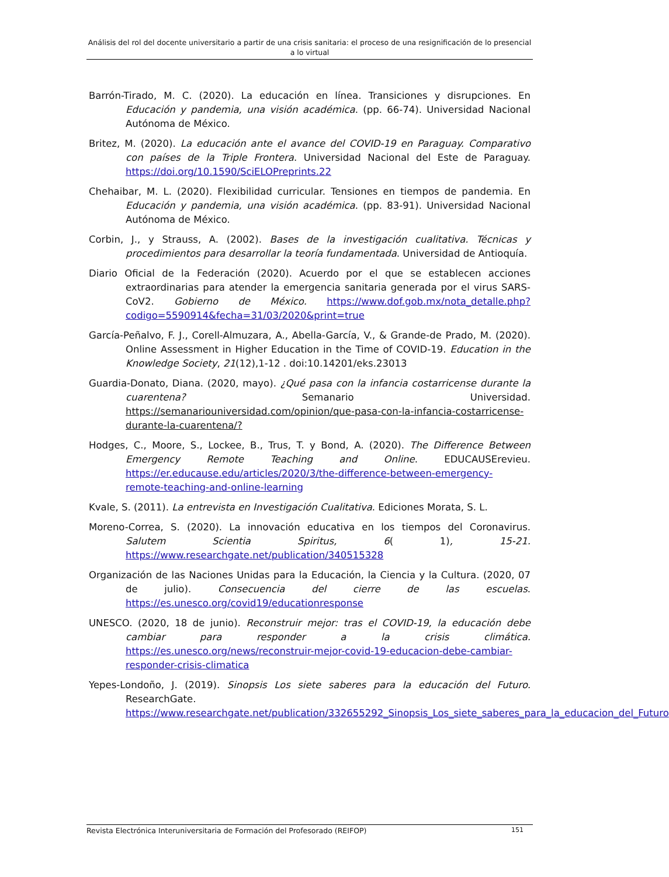Análisis del rol del docente universitario a partir de una crisis sanitaria: el proceso de una resignificación de lo presencial a lo virtual
Barrón-Tirado, M. C. (2020). La educación en línea. Transiciones y disrupciones. En Educación y pandemia, una visión académica. (pp. 66-74). Universidad Nacional Autónoma de México.
Britez, M. (2020). La educación ante el avance del COVID-19 en Paraguay. Comparativo con países de la Triple Frontera. Universidad Nacional del Este de Paraguay. https://doi.org/10.1590/SciELOPreprints.22
Chehaibar, M. L. (2020). Flexibilidad curricular. Tensiones en tiempos de pandemia. En Educación y pandemia, una visión académica. (pp. 83-91). Universidad Nacional Autónoma de México.
Corbin, J., y Strauss, A. (2002). Bases de la investigación cualitativa. Técnicas y procedimientos para desarrollar la teoría fundamentada. Universidad de Antioquía.
Diario Oficial de la Federación (2020). Acuerdo por el que se establecen acciones extraordinarias para atender la emergencia sanitaria generada por el virus SARS-CoV2. Gobierno de México. https://www.dof.gob.mx/nota_detalle.php?codigo=5590914&fecha=31/03/2020&print=true
García-Peñalvo, F. J., Corell-Almuzara, A., Abella-García, V., & Grande-de Prado, M. (2020). Online Assessment in Higher Education in the Time of COVID-19. Education in the Knowledge Society, 21(12),1-12 . doi:10.14201/eks.23013
Guardia-Donato, Diana. (2020, mayo). ¿Qué pasa con la infancia costarricense durante la cuarentena? Semanario Universidad. https://semanariouniversidad.com/opinion/que-pasa-con-la-infancia-costarricense-durante-la-cuarentena/?
Hodges, C., Moore, S., Lockee, B., Trus, T. y Bond, A. (2020). The Difference Between Emergency Remote Teaching and Online. EDUCAUSErevieu. https://er.educause.edu/articles/2020/3/the-difference-between-emergency-remote-teaching-and-online-learning
Kvale, S. (2011). La entrevista en Investigación Cualitativa. Ediciones Morata, S. L.
Moreno-Correa, S. (2020). La innovación educativa en los tiempos del Coronavirus. Salutem Scientia Spiritus, 6( 1), 15-21. https://www.researchgate.net/publication/340515328
Organización de las Naciones Unidas para la Educación, la Ciencia y la Cultura. (2020, 07 de julio). Consecuencia del cierre de las escuelas. https://es.unesco.org/covid19/educationresponse
UNESCO. (2020, 18 de junio). Reconstruir mejor: tras el COVID-19, la educación debe cambiar para responder a la crisis climática. https://es.unesco.org/news/reconstruir-mejor-covid-19-educacion-debe-cambiar-responder-crisis-climatica
Yepes-Londoño, J. (2019). Sinopsis Los siete saberes para la educación del Futuro. ResearchGate. https://www.researchgate.net/publication/332655292_Sinopsis_Los_siete_saberes_para_la_educacion_del_Futuro
Revista Electrónica Interuniversitaria de Formación del Profesorado (REIFOP) 151